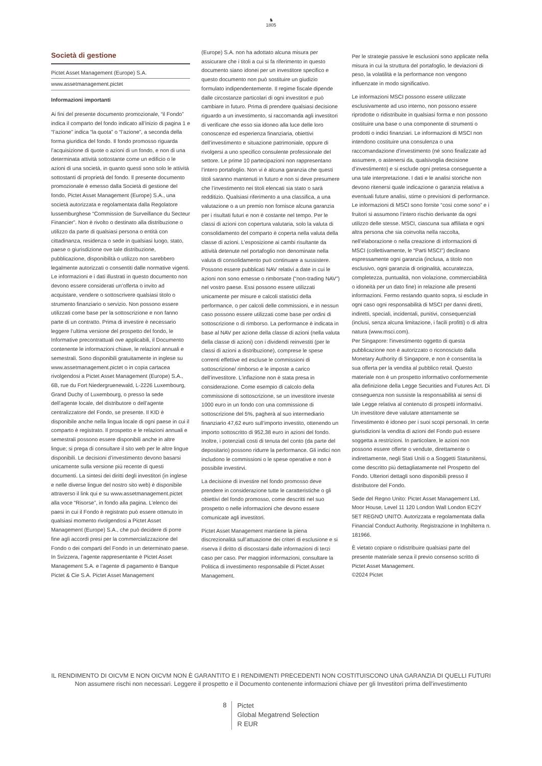♞
1805
Società di gestione
Pictet Asset Management (Europe) S.A.
www.assetmanagement.pictet
Informazioni importanti
Ai fini del presente documento promozionale, “il Fondo” indica il comparto del fondo indicato all’inizio di pagina 1 e “l’azione” indica “la quota” o “l’azione”, a seconda della forma giuridica del fondo. Il fondo promosso riguarda l’acquisizione di quote o azioni di un fondo, e non di una determinata attività sottostante come un edificio o le azioni di una società, in quanto questi sono solo le attività sottostanti di proprietà del fondo. Il presente documento promozionale è emesso dalla Società di gestione del fondo, Pictet Asset Management (Europe) S.A., una società autorizzata e regolamentata dalla Regolatore lussemburghese “Commission de Surveillance du Secteur Financier”. Non è rivolto o destinato alla distribuzione o utilizzo da parte di qualsiasi persona o entità con cittadinanza, residenza o sede in qualsiasi luogo, stato, paese o giurisdizione ove tale distribuzione, pubblicazione, disponibilità o utilizzo non sarebbero legalmente autorizzati o consentiti dalle normative vigenti. Le informazioni e i dati illustrati in questo documento non devono essere considerati un’offerta o invito ad acquistare, vendere o sottoscrivere qualsiasi titolo o strumento finanziario o servizio. Non possono essere utilizzati come base per la sottoscrizione e non fanno parte di un contratto. Prima di investire è necessario leggere l’ultima versione del prospetto del fondo, le Informative precontrattuali ove applicabili, il Documento contenente le informazioni chiave, le relazioni annuali e semestrali. Sono disponibili gratuitamente in inglese su www.assetmanagement.pictet o in copia cartacea rivolgendosi a Pictet Asset Management (Europe) S.A., 6B, rue du Fort Niedergruenewald, L-2226 Luxembourg, Grand Duchy of Luxembourg, o presso la sede dell’agente locale, del distributore o dell’agente centralizzatore del Fondo, se presente. Il KID è disponibile anche nella lingua locale di ogni paese in cui il comparto è registrato. Il prospetto e le relazioni annuali e semestrali possono essere disponibili anche in altre lingue; si prega di consultare il sito web per le altre lingue disponibili. Le decisioni d’investimento devono basarsi unicamente sulla versione più recente di questi documenti. La sintesi dei diritti degli investitori (in inglese e nelle diverse lingue del nostro sito web) è disponibile attraverso il link qui e su www.assetmanagement.pictet alla voce “Risorse”, in fondo alla pagina. L’elenco dei paesi in cui il Fondo è registrato può essere ottenuto in qualsiasi momento rivolgendosi a Pictet Asset Management (Europe) S.A., che può decidere di porre fine agli accordi presi per la commercializzazione del Fondo o dei comparti del Fondo in un determinato paese. In Svizzera, l’agente rappresentante è Pictet Asset Management S.A. e l’agente di pagamento è Banque Pictet & Cie S.A. Pictet Asset Management
(Europe) S.A. non ha adottato alcuna misura per assicurare che i titoli a cui si fa riferimento in questo documento siano idonei per un investitore specifico e questo documento non può sostituire un giudizio formulato indipendentemente. Il regime fiscale dipende dalle circostanze particolari di ogni investitori e può cambiare in futuro. Prima di prendere qualsiasi decisione riguardo a un investimento, si raccomanda agli investitori di verificare che esso sia idoneo alla luce delle loro conoscenze ed esperienza finanziaria, obiettivi dell’investimento e situazione patrimoniale, oppure di rivolgersi a uno specifico consulente professionale del settore. Le prime 10 partecipazioni non rappresentano l’intero portafoglio. Non vi è alcuna garanzia che questi titoli saranno mantenuti in futuro e non si deve presumere che l’investimento nei titoli elencati sia stato o sarà redditizio. Qualsiasi riferimento a una classifica, a una valutazione o a un premio non fornisce alcuna garanzia per i risultati futuri e non è costante nel tempo. Per le classi di azioni con copertura valutaria, solo la valuta di consolidamento del comparto è coperta nella valuta della classe di azioni. L’esposizione ai cambi risultante da attività detenute nel portafoglio non denominate nella valuta di consolidamento può continuare a sussistere. Possono essere pubblicati NAV relativi a date in cui le azioni non sono emesse o rimborsate (“non-trading NAV”) nel vostro paese. Essi possono essere utilizzati unicamente per misure e calcoli statistici della performance, o per calcoli delle commissioni, e in nessun caso possono essere utilizzati come base per ordini di sottoscrizione o di rimborso. La performance è indicata in base al NAV per azione della classe di azioni (nella valuta della classe di azioni) con i dividendi reinvestiti (per le classi di azioni a distribuzione), comprese le spese correnti effettive ed escluse le commissioni di sottoscrizione/ rimborso e le imposte a carico dell’investitore. L’inflazione non è stata presa in considerazione. Come esempio di calcolo della commissione di sottoscrizione, se un investitore investe 1000 euro in un fondo con una commissione di sottoscrizione del 5%, pagherà al suo intermediario finanziario 47,62 euro sull’importo investito, ottenendo un importo sottoscritto di 952,38 euro in azioni del fondo. Inoltre, i potenziali costi di tenuta del conto (da parte del depositario) possono ridurre la performance. Gli indici non includono le commissioni o le spese operative e non è possibile investirvi.
La decisione di investire nel fondo promosso deve prendere in considerazione tutte le caratteristiche o gli obiettivi del fondo promosso, come descritti nel suo prospetto o nelle informazioni che devono essere comunicate agli investitori.
Pictet Asset Management mantiene la piena discrezionalità sull’attuazione dei criteri di esclusione e si riserva il diritto di discostarsi dalle informazioni di terzi caso per caso. Per maggiori informazioni, consultare la Politica di investimento responsabile di Pictet Asset Management.
Per le strategie passive le esclusioni sono applicate nella misura in cui la struttura del portafoglio, le deviazioni di peso, la volatilità e la performance non vengono influenzate in modo significativo.
Le informazioni MSCI possono essere utilizzate esclusivamente ad uso interno, non possono essere riprodotte o ridistribuite in qualsiasi forma e non possono costituire una base o una componente di strumenti o prodotti o indici finanziari. Le informazioni di MSCI non intendono costituire una consulenza o una raccomandazione d’investimento (né sono finalizzate ad assumere, o astenersi da, qualsivoglia decisione d’investimento) e si esclude ogni pretesa conseguente a una tale interpretazione. I dati e le analisi storiche non devono ritenersi quale indicazione o garanzia relativa a eventuali future analisi, stime o previsioni di performance. Le informazioni di MSCI sono fornite “così come sono” e i fruitori si assumono l’intero rischio derivante da ogni utilizzo delle stesse. MSCI, ciascuna sua affiliata e ogni altra persona che sia coinvolta nella raccolta, nell’elaborazione o nella creazione di informazioni di MSCI (collettivamente, le “Parti MSCI”) declinano espressamente ogni garanzia (inclusa, a titolo non esclusivo, ogni garanzia di originalità, accuratezza, completezza, puntualità, non violazione, commerciabilità o idoneità per un dato fine) in relazione alle presenti informazioni. Fermo restando quanto sopra, si esclude in ogni caso ogni responsabilità di MSCI per danni diretti, indiretti, speciali, incidentali, punitivi, consequenziali (inclusi, senza alcuna limitazione, i facili profitti) o di altra natura (www.msci.com).
Per Singapore: l'investimento oggetto di questa pubblicazione non è autorizzato o riconosciuto dalla Monetary Authority di Singapore, e non è consentita la sua offerta per la vendita al pubblico retail. Questo materiale non è un prospetto informativo conformemente alla definizione della Legge Securities and Futures Act. Di conseguenza non sussiste la responsabilità ai sensi di tale Legge relativa al contenuto di prospetti informativi. Un investitore deve valutare attentamente se l'investimento è idoneo per i suoi scopi personali. In certe giurisdizioni la vendita di azioni del Fondo può essere soggetta a restrizioni. In particolare, le azioni non possono essere offerte o vendute, direttamente o indirettamente, negli Stati Uniti o a Soggetti Statunitensi, come descritto più dettagliatamente nel Prospetto del Fondo. Ulteriori dettagli sono disponibili presso il distributore del Fondo.
Sede del Regno Unito: Pictet Asset Management Ltd, Moor House, Level 11 120 London Wall London EC2Y 5ET REGNO UNITO. Autorizzata e regolamentata dalla Financial Conduct Authority. Registrazione in Inghilterra n. 181966.
È vietato copiare o ridistribuire qualsiasi parte del presente materiale senza il previo consenso scritto di Pictet Asset Management.
©2024 Pictet
IL RENDIMENTO DI OICVM E NON OICVM NON È GARANTITO E I RENDIMENTI PRECEDENTI NON COSTITUISCONO UNA GARANZIA DI QUELLI FUTURI
Non assumere rischi non necessari. Leggere il prospetto e il Documento contenente informazioni chiave per gli Investitori prima dell'investimento
8
Pictet
Global Megatrend Selection
R EUR